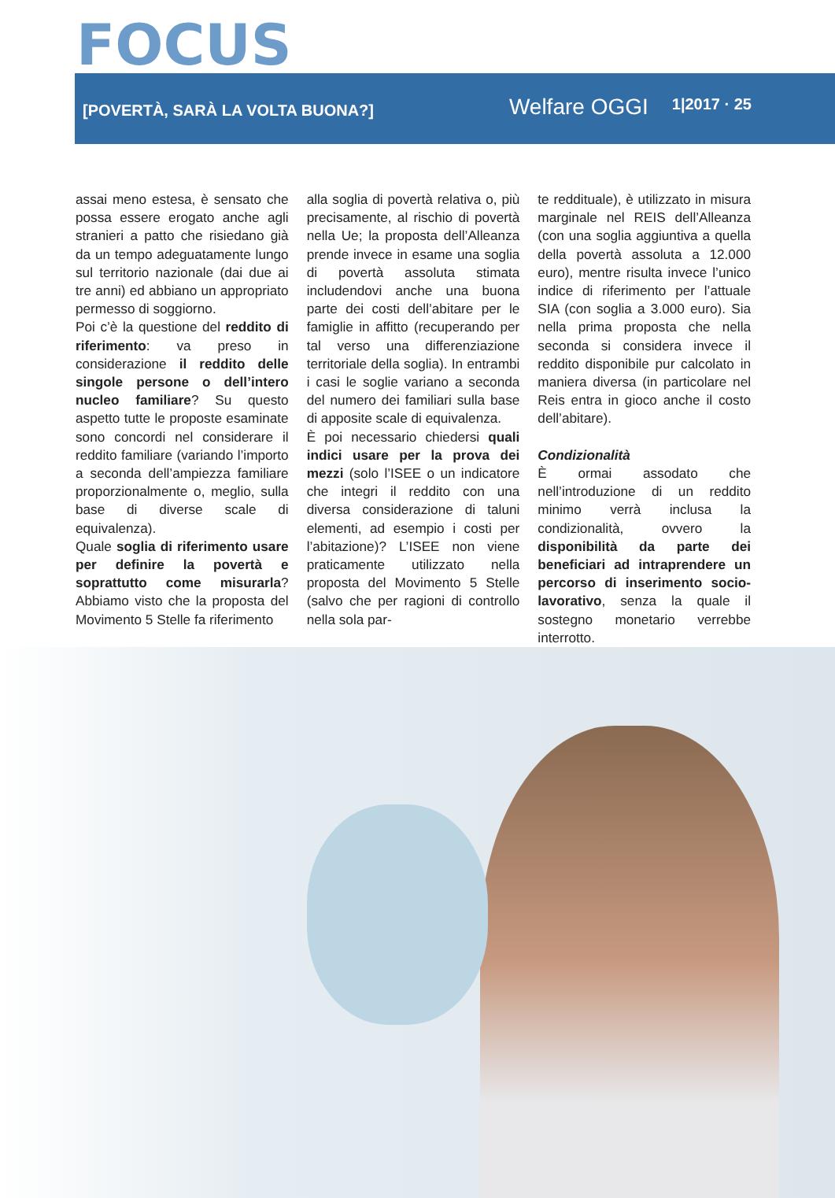FOCUS
[POVERTÀ, SARÀ LA VOLTA BUONA?] Welfare OGGI 1|2017 · 25
assai meno estesa, è sensato che possa essere erogato anche agli stranieri a patto che risiedano già da un tempo adeguatamente lungo sul territorio nazionale (dai due ai tre anni) ed abbiano un appropriato permesso di soggiorno.
Poi c’è la questione del reddito di riferimento: va preso in considerazione il reddito delle singole persone o dell’intero nucleo familiare? Su questo aspetto tutte le proposte esaminate sono concordi nel considerare il reddito familiare (variando l’importo a seconda dell’ampiezza familiare proporzionalmente o, meglio, sulla base di diverse scale di equivalenza).
Quale soglia di riferimento usare per definire la povertà e soprattutto come misurarla? Abbiamo visto che la proposta del Movimento 5 Stelle fa riferimento
alla soglia di povertà relativa o, più precisamente, al rischio di povertà nella Ue; la proposta dell’Alleanza prende invece in esame una soglia di povertà assoluta stimata includendovi anche una buona parte dei costi dell’abitare per le famiglie in affitto (recuperando per tal verso una differenziazione territoriale della soglia). In entrambi i casi le soglie variano a seconda del numero dei familiari sulla base di apposite scale di equivalenza.
È poi necessario chiedersi quali indici usare per la prova dei mezzi (solo l’ISEE o un indicatore che integri il reddito con una diversa considerazione di taluni elementi, ad esempio i costi per l’abitazione)? L’ISEE non viene praticamente utilizzato nella proposta del Movimento 5 Stelle (salvo che per ragioni di controllo nella sola par-
te reddituale), è utilizzato in misura marginale nel REIS dell’Alleanza (con una soglia aggiuntiva a quella della povertà assoluta a 12.000 euro), mentre risulta invece l’unico indice di riferimento per l’attuale SIA (con soglia a 3.000 euro). Sia nella prima proposta che nella seconda si considera invece il reddito disponibile pur calcolato in maniera diversa (in particolare nel Reis entra in gioco anche il costo dell’abitare).
Condizionalità
È ormai assodato che nell’introduzione di un reddito minimo verrà inclusa la condizionalità, ovvero la disponibilità da parte dei beneficiari ad intraprendere un percorso di inserimento socio-lavorativo, senza la quale il sostegno monetario verrebbe interrotto.